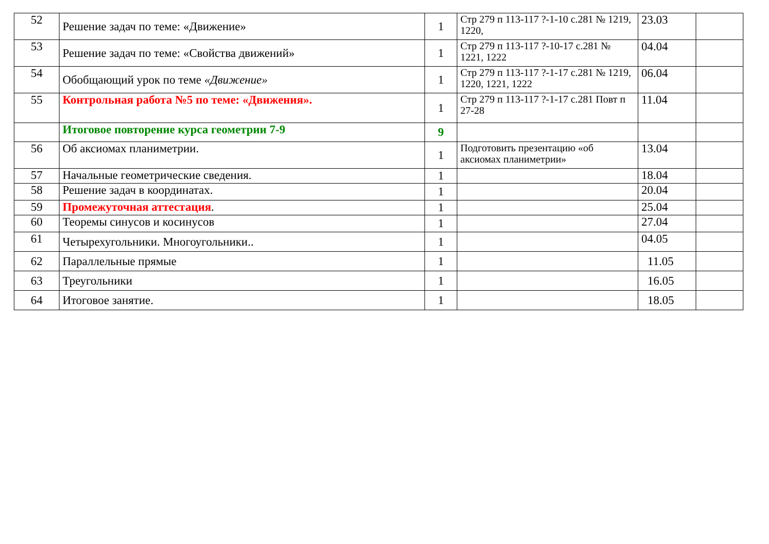| 52 | Решение задач по теме: «Движение» | 1 | Стр 279 п 113-117 ?-1-10 с.281 № 1219, 1220, | 23.03 | |
| 53 | Решение задач по теме: «Свойства движений» | 1 | Стр 279 п 113-117 ?-10-17 с.281 № 1221, 1222 | 04.04 | |
| 54 | Обобщающий урок по теме «Движение» | 1 | Стр 279 п 113-117 ?-1-17 с.281 № 1219, 1220, 1221, 1222 | 06.04 | |
| 55 | Контрольная работа №5 по теме: «Движения». | 1 | Стр 279 п 113-117 ?-1-17 с.281 Повт п 27-28 | 11.04 | |
| | Итоговое повторение курса геометрии 7-9 | 9 | | | |
| 56 | Об аксиомах планиметрии. | 1 | Подготовить презентацию «об аксиомах планиметрии» | 13.04 | |
| 57 | Начальные геометрические сведения. | 1 | | 18.04 | |
| 58 | Решение задач в координатах. | 1 | | 20.04 | |
| 59 | Промежуточная аттестация . | 1 | | 25.04 | |
| 60 | Теоремы синусов и косинусов | 1 | | 27.04 | |
| 61 | Четырехугольники. Многоугольники.. | 1 | | 04.05 | |
| 62 | Параллельные прямые | 1 | | 11.05 | |
| 63 | Треугольники | 1 | | 16.05 | |
| 64 | Итоговое занятие. | 1 | | 18.05 | |